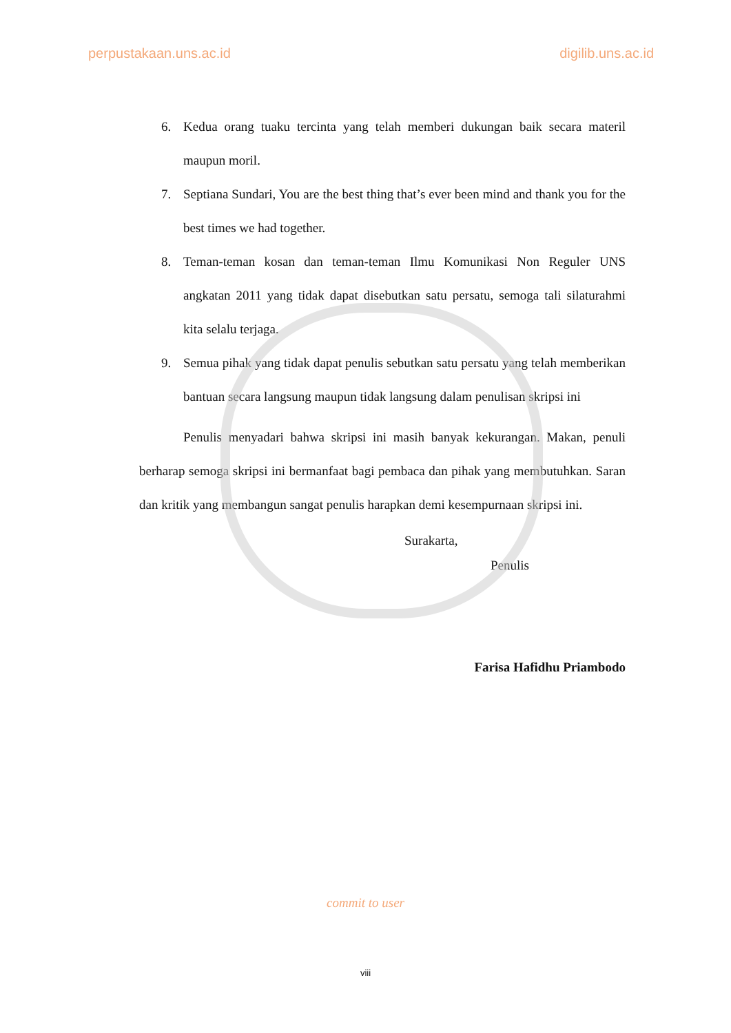perpustakaan.uns.ac.id digilib.uns.ac.id
6. Kedua orang tuaku tercinta yang telah memberi dukungan baik secara materil maupun moril.
7. Septiana Sundari, You are the best thing that’s ever been mind and thank you for the best times we had together.
8. Teman-teman kosan dan teman-teman Ilmu Komunikasi Non Reguler UNS angkatan 2011 yang tidak dapat disebutkan satu persatu, semoga tali silaturahmi kita selalu terjaga.
9. Semua pihak yang tidak dapat penulis sebutkan satu persatu yang telah memberikan bantuan secara langsung maupun tidak langsung dalam penulisan skripsi ini
Penulis menyadari bahwa skripsi ini masih banyak kekurangan. Makan, penuli berharap semoga skripsi ini bermanfaat bagi pembaca dan pihak yang membutuhkan. Saran dan kritik yang membangun sangat penulis harapkan demi kesempurnaan skripsi ini.
Surakarta,
Penulis
Farisa Hafidhu Priambodo
commit to user
viii